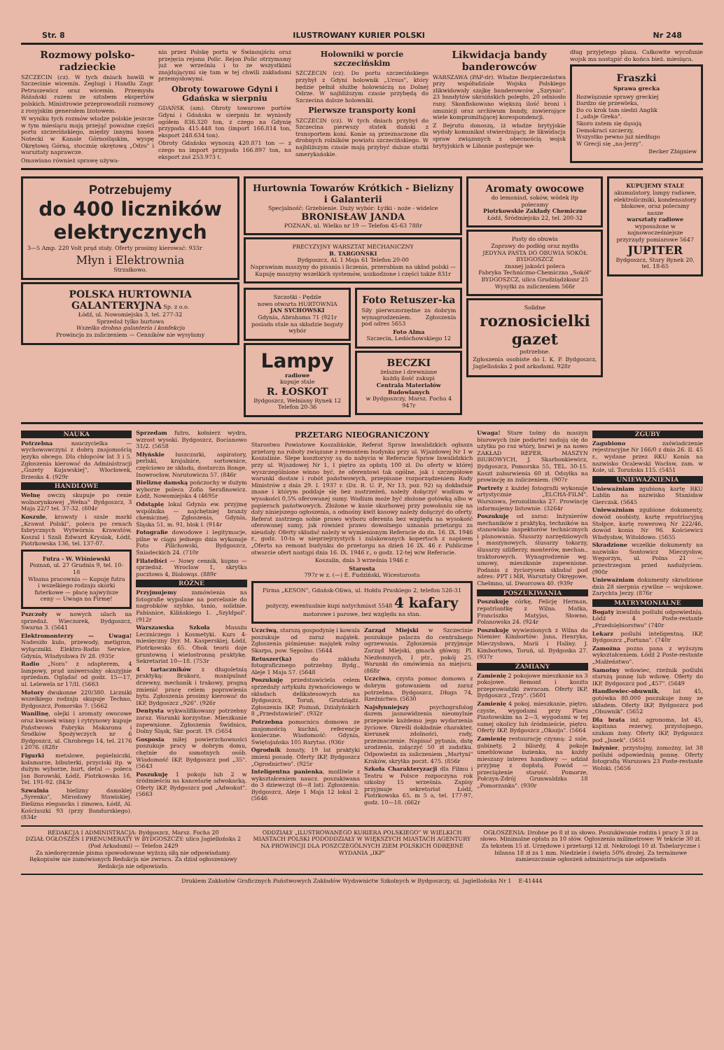Str. 8 ILUSTROWANY KURIER POLSKI Nr 248
Rozmowy polsko-radzieckie
SZCZECIN (cz). W tych dniach bawili w Szczecinie wicemin. Żeglugi i Handlu Zagr. Petruszewicz oraz wicemin. Przemysłu Różański razem ze sztabem ekspertów polskich. Ministrowie przeprowadzili rozmowy z rosyjskim generałem Izotowem.
W wyniku tych rozmów władze polskie jeszcze w tym miesiącu mają przejąć poważne części portu szczecińskiego, między innymi basen Notecki w Kanale Górnośląskim, wyspę Okrętową Górną, stocznię okrętową „Odra" i warsztaty naprawcze.
Omawiano również sprawę używa-
nia przez Polskę portu w Świnoujściu oraz przejęcia rejonu Polic. Rejon Polic otrzymamy już we wrześniu i to ze wszystkimi znajdującymi się tam w tej chwili zakładami przemysłowymi.
Obroty towarowe Gdyni i Gdańska w sierpniu
GDAŃSK (am). Obroty towarowe portów Gdyni i Gdańska w sierpniu br. wyniosły ogółem 836.320 ton, z czego na Gdynię przypada 415.448 ton (import 166.814 ton, eksport 248.634 ton).
Obroty Gdańska wynoszą 420.871 ton — z czego na import przypada 166.897 ton, na eksport zaś 253.973 t.
Holowniki w porcie szczecińskim
SZCZECIN (cz). Do portu szczecińskiego przybył z Gdyni holownik „Ursus", który będzie pełnił służbę holowniczą na Dolnej Odrze. W najbliższym czasie przybędą do Szczecina dalsze holowniki.
Pierwsze transporty koni
SZCZECIN (cz). W tych dniach przybył do Szczecina pierwszy statek duński z transportem koni. Konie są przeznaczone dla drobnych rolników powiatu szczecińskiego. W najbliższym czasie mają przybyć dalsze statki amerykańskie.
Likwidacja bandy banderowców
WARSZAWA (PAP-dr). Władze Bezpieczeństwa przy współudziale Wojska Polskiego zlikwidowały szajkę banderowców „Szrynio". 23 bandytów ukraińskich poległo, 20 odniosło rany. Skonfiskowano większą ilość broni i amunicji oraz archiwum bandy, zawierające wiele kompromitującej korespondencji.
Z Bejrutu donoszą, iż władze brytyjskie wydały komunikat stwierdzający, że likwidacja spraw związanych z obecnością wojsk brytyjskich w Libanie postępuje we-
dług przyjętego planu. Całkowite wycofanie wojsk ma nastąpić do końca bież. miesiąca.
Fraszki
Sprawa grecka
Rozwiązanie sprawy greckiej
Bardzo się przewleka,
Bo co krok tam siedzi Anglik
I „udaje Greka".
Skoro zatem się dąsają
Demokraci szczerzy,
Wszystko pewno już niedługo
W Grecji się „na-Jerzy".
Becker Zbigniew
Potrzebujemy
do 400 liczników elektrycznych
3—5 Amp. 220 Volt prąd stały. Oferty prosimy kierować: 933r
Młyn i Elektrownia
Strzałkowo.
POLSKA HURTOWNIA GALANTERYJNA Sp. z o.o.
Łódź, ul. Nowomiejska 3, tel. 277-32
Sprzedaż tylko hurtowa
Wszelka drobna galanteria i konfekcja
Prowincja za zaliczeniem — Cenników nie wysyłamy
Hurtownia Towarów Krótkich - Bielizny i Galanterii
Specjalność: Grzebienie. Duży wybór: Łyżki - noże - widelce
BRONISŁAW JANDA
POZNAŃ, ul. Wielka nr 19 — Telefon 45-63 788r
PRECYZYJNY WARSZTAT MECHANICZNY
B. TARGOŃSKI
Bydgoszcz, Al. 1 Maja 61 Telefon 20-00
Naprawiam maszyny do pisania i liczenia, przerabiam na układ polski — Kupuję maszyny wszelkich systemów, uszkodzone i części także 831r
Szczotki - Pędzle
nowo otwarta HURTOWNIA
JAN SYCHOWSKI
Gdynia, Abrahama 71 (921r
posiada stale na składzie bogaty wybór
Lampy
radiowe
kupuje stale
R. ŁOSKOT
Bydgoszcz, Wełniany Rynek 12
Telefon 20-36
Foto Retuszer-ka
Siły pierwszorzędne za dobrym wynagrodzeniem. Zgłoszenia pod adres 5653
Foto Alma
Szczecin, Ledóchowskiego 12
BECZKI
żelazne i drewniane
każdą ilość zakupi
Centrala Materiałów Budowlanych
w Bydgoszczy, Marsz. Focha 4 947r
Aromaty owocowe
do lemoniad, soków, wódek itp
polecamy
Piotrkowskie Zakłady Chemiczne
Łódź, Śródmiejska 22, tel. 200-32
Pasty do obuwia
Zaprawy do podłóg oraz mydła
JEDYNA PASTA DO OBUWIA SOKÓŁ BYDGOSZCZ
znanej jakości poleca
Fabryka Techniczno-Chemiczna „Sokół"
BYDGOSZCZ, ulica Grudziądzkanr 25
Wysyłki za zaliczeniem 566r
Solidne
roznosicielki gazet
potrzebne.
Zgłoszenia osobiste do I. K. P. Bydgoszcz, Jagiellońska 2 pod arkadami. 928r
KUPUJEMY STALE
akumulatory, lampy radiowe, elektroliczniki, kondensatory blokowe, oraz polecamy nasze
warsztaty radiowe
wyposażone w najnowocześniejsze przyrządy pomiarowe 5647
JUPITER
Bydgoszcz, Stary Rynek 20, tel. 18-65
NAUKA
Potrzebna nauczycielka — wychowawczyni z dobrą znajomością języka obcego. Dla chłopców lat 3 i 5. Zgłoszenia kierować do Administracji „Gazety Kujawskiej", Włocławek, Brzeska 4. (929r
HANDLOWE
Wełnę owczą skupuje po cenie wolnorynkowej „Wełna" Bydgoszcz, 3 Maja 22/7 tel. 37-32. (604r
Koszule, krawaty i szale marki „Krawat Polski", poleca po cenach fabrycznych Wytwórnia Krawatów, Koszul i Szali Edward Krysiak, Łódź, Piotrkowska 136, tel. 137-07.
Futra - W. Wiśniewski
Poznań, ul. 27 Grudnia 9, tel. 10-18
Własna pracownia — Kupuję futra i wszelkiego rodzaju skórki futerkowe — płacę najwyższe ceny — Uwaga na Firmę!
Pszczoły w nowych ulach na sprzedaż. Wieczorek, Bydgoszcz, Swarna 3. (5641
Elektromonterzy — Uwaga! Nadeszło kulo, przewody, metigron, wyłączniki. Elektro-Radio Serwice, Gdynia, Władysława IV 28. (935r
Radio „Nora" z adapterem, 4 lampowy, prąd uniwersalny okazyjnie sprzedam. Oglądać od godz. 15—17, ul. Lelewela nr 17/II. (5663
Motory dwukonne 220/380. Liczniki wszelkiego rodzaju skupuje Techno, Bydgoszcz, Pomorska 7. (5662
Wanilinę, olejki i aromaty owocowe oraz kwasek winny i cytrynowy kupuje Państwowa Fabryka Makaronu i Środków Spożywczych nr 6 Bydgoszcz, ul. Chrobrego 14, tel. 2176 i 2076. (828r
Figurki metalowe, popielniczki, kałamarze, bibuterki, przyciski itp. w dużym wyborze, hurt, detal — poleca Jan Borowski, Łódź, Piotrkowska 16, Tel. 191-92. (843r
Szwalnia bielizny damskiej „Syrenka", Mirosławy Stawiskiej. Bielizna elegancka i zimowa, Łódź, Al. Kościuszki 93 (przy Bandurskiego). (834r
Sprzedam futro, kołnierz wydra, wzrost wysoki. Bydgoszcz, Bocianowo 31/2. (5658
Młyńskie łuszczarki, aspiratory, perlaki, krajalnice, sortownice, częściowo ze składu, dostarcza Ronge, Inowrocław, Narutowicza 57. (846r
Bieliznę damską pończochy w dużym wyborze poleca Zofia Serafinowicz. Łódź, Nowomiejska 4 (4695r
Odstąpię lokal Gdynia ew. przyjmę wspólnika — najchętniej branży chemicznej. Zgłoszenia, Gdynia, Śląska 51, m. 91, blok I. (914r
Fotografie dowodowe i legitymacje, pilne w ciągu jednego dnia wykonuje Foto Pilichowski, Bydgoszcz, Śniadeckich 24. (710r
Filateliści — Nowy cennik, kupno — sprzedaż. Wrocław 1, skrytka pocztowa 4, Białowąs. (889r
RÓŻNE
Przyjmujemy zamówienia na fotografie wypalane na porcelanie do nagrobków szybko, tanio, solidnie. Pabianice, Kilińskiego 1. „Szyldpol". (912r
Warszawska Szkoła Masażu Leczniczego i Kosmetyki. Kurs 4-miesięczny Dyr. M. Kasperskiej, Łódź, Piotrkowska 65. Obok teorii daje gruntowną i wielostronną praktykę. Sekretariat 10—18. (753r
4 tartaczników z długoletnią praktyką: Brakarz, manipulant drzewny, mechanik i trakowy, pragną zmienić pracę celem poprawienia bytu. Zgłoszenia prosimy kierować do IKP, Bydgoszcz „926". (926r
Dentysta wykwalifikowany potrzebny zaraz. Warunki korzystne. Mieszkanie zapewnione. Zgłoszenia Świdnica, Dolny Śląsk, Skr. poczt. 19. (5654
Gosposia miłej powierzchowności poszukuje pracy w dobrym domu, chętnie do samotnych osób. Wiadomość IKP, Bydgoszcz pod „35". (5643
Poszukuję 1 pokoju lub 2 w śródmieściu na kancelarię adwokacką. Oferty IKP, Bydgoszcz pod „Adwokat". (5663
PRZETARG NIEOGRANICZONY
Starostwo Powiatowe Koszalińskie, Referat Spraw Inwalidzkich ogłasza przetarg na roboty związane z remontem budynku przy ul. Wjazdowej Nr 1 w Koszalinie. Ślepe kosztorysy są do nabycia w Referacie Spraw Inwalidzkich przy ul. Wjazdowej Nr 1, I piętro za opłatą 100 zł. Do oferty w której wyszczególnione winno być, że oferentowi tak ogólne, jak i szczegółowe warunki dostaw i robót państwowych, przepisane rozporządzeniem Rady Ministrów z dnia 29. I. 1937 r. (Dz. R. U. P., Nr 13, poz. 92) są dokładnie znane i którym poddaje się bez zastrzeżeń, należy dołączyć wadium w wysokości 0,5% oferowanej sumy. Wadium może być złożone gotówką albo w papierach państwowych. Złożone w kasie skarbowej przy powołaniu się na daty niniejszego ogłoszenia, a odnośny kwit kasowy należy dołączyć do oferty. Referat zastrzega sobie prawo wyboru oferenta bez względu na wysokość oferowanej sumy, jak również prawo dowolnego uznania przetargu za nieudały. Oferty składać należy w wymienionym Referacie do dn. 16. IX. 1946 r., godz. 10-ta w nieprzejrzystych i zalakowanych kopertach z napisem „Oferta na remont budynku do przetargu na dzień 16 IX. 46 r. Publiczne otwarcie ofert nastąpi dnia 16. IX. 1946 r., o godz. 12-tej w/w Referacie.
Koszalin, dnia 3 września 1946 r.
Starosta
797r w z. (—) E. Fudziński, Wicestarosta
Firma „KESON", Gdańsk-Oliwa, ul. Hołdu Pruskiego 2, telefon 526-31
pożyczy, ewentualnie kupi natychmiast 5548 4 kafary
motorowe i parowe, bez względu na stan.
Uczciwą, starszą gospodynię i kowala poszukuje od zaraz majątek. Zgłoszenia piśmienne: majątek rolny Skarpa, pow. Sępolno. (5644
Retuszer(ka) do zakładu fotograficznego potrzebny. Bydg., Aleje 1 Maja 57. (5648
Poszukuję przedstawiciela celem sprzedaży artykułu żywnościowego w składach delikatesowych na Bydgoszcz, Toruń, Grudziądz. Zgłoszenia IKP, Poznań, Działyńskich 8 „Przedstawiciel". (932r
Potrzebna pomocnica domowa ze znajomością kuchni, referencje konieczne. Wiadomość: Gdynia, Świętojańska 105 Rarytas. (936r
Ogrodnik żonaty, 19 lat praktyki zmieni posadę. Oferty IKP, Bydgoszcz „Ogrodnictwo". (925r
Inteligentna panienka, możliwie z wykształceniem naucz. poszukiwana do 3 dziewcząt (6—8 lat). Zgłoszenia: Bydgoszcz, Aleje 1 Maja 12 lokal 2. (5646
Zarząd Miejski w Szczecinie poszukuje palacza do centralnego ogrzewania. Zgłoszenia przyjmuje Zarząd Miejski, gmach główny, Pl. Niezłomnych, I ptr., pokój 25. Warunki do omówienia na miejscu. (868r
Uczciwa, czysta pomoc domowa z dobrym gotowaniem od zaraz potrzebna. Bydgoszcz, Długa 74, Rzeźnictwo. (5630
Najsłynniejszy psychografolog darem jasnowidzenia nieomylnie przepowie każdemu jego wydarzenia życiowe. Określi dokładnie charakter, kierunek zdolności, rady, przeznaczenie. Napisać pytania, datę urodzenia, załączyć 50 zł zadatku. Odpowiedzi za zaliczeniem „Martyni" Kraków, skrytka poczt. 475. (856r
Szkoła Charakteryzacji dla Filmu i Teatru w Polsce rozpoczyna rok szkolny 15 września. Zapisy przyjmuje sekretariat Łódź, Piotrkowska 65, m 5 a, tel. 177-97, godz. 10—18. (662r
Uwaga! Stare taśmy do maszyn biurowych (nie podarte) nadają się do użytku po raz wtóry, barwi je na nowo ZAKŁAD REPER. MASZYN BIUROWYCH, J. Skarbonkiewicz, Bydgoszcz, Pomorska 55, TEL. 30-15. Koszt zabarwienia 60 zł. Odsyłka na prowincję za zaliczeniem. (907r
Portrety z każdej fotografii wykonuje artystycznie „ELCHA-FILM", Warszawa, Jerozolimska 27. Prowincję informujemy listownie. (3264r
Poszukuję od zaraz: Inżynierów mechaników z praktyką, techników na stanowisko inspektorów technicznych i planowania. Ślusarzy narzędziowych i maszynowych, ślusarzy tokarzy, ślusarzy szlifierzy, monterów, mechan., traktorowych. Wynagrodzenie wg. umowy, mieszkanie zapewnione. Podania z życiorysem składać pod adres: PPT i MR, Warsztaty Okręgowe, Chełmno, ul. Dworcowa 40. (939r
POSZUKIWANIA
Poszukuję córkę, Felicję Herman, repatriantkę z Wilna. Matka, Franciszka Matyjas, Sławno, Polanowska 24. (924r
Poszukuję wywiezionych z Wilna do Niemiec Kimbortów: Jana, Henryka, Mieczysława, Marii i Haliny. J. Kimbortowa, Toruń, ul. Bydgoska 27. (937r
ZAMIANY
Zamienię 2 pokojowe mieszkanie na 3 pokojowe. Remont i koszta przeprowadzki zwracam. Oferty IKP, Bydgoszcz „Trzy". (5601
Zamienię 4 pokoj. mieszkanie, piętro, czyste, wygodami przy Placu Piastowskim na 2—3, wygodami w tej samej okolicy lub śródmieście, piętro. Oferty IKP, Bydgoszcz „Okazja". (5664
Zamienię restaurację czynną: 2 sale, gabinety, 2 bilardy, 4 pokoje umeblowane łazienka, na każdy mieszany interes handlowy — udział przyjmę z dopłatą. Powód — przeciążenie starość. Pomorze, Połczyn-Zdrój Grunwaldzka 18 „Pomorzanka". (930r
ZGUBY
Zagubiono zaświadczenie rejestracyjne Nr 166/0 z dnia 26. II. 45 r., wydane przez RKU Konin na nazwisko Ocalewski Wacław, zam. w Kole, ul. Toruńska 115. (5451
UNIEWAŻNIENIA
Unieważniam zgubioną kartę RKU Lublin na nazwisko Stanisław Gierczak. (5645
Unieważniam zgubione dokumenty, dowód osobisty, kartę repatriacyjną Stołpce, kartę rowerową Nr 222/46, dowód konia Nr 96. Kościewicz Władysław, Witoldowo. (5655
Skradzione wszelkie dokumenty na nazwisko Sontowicz Mieczysław, Węgorzyn, ul. Polna 21 — przestrzegam przed nadużyciem. (900r
Unieważniam dokumenty skradzione dnia 28 sierpnia cywilne — wojskowe. Zarychta Jerzy. (876r
MATRYMONIALNE
Bogaty inwalida poślubi odpowiednią. Łódź 4 Poste-restante „Przedsiębiorstwo" (740r
Lekarz poślubi inteligentną. IKP, Bydgoszcz „Fortuna". (740r
Zamożna pozna pana z wyższym wykształceniem. Łódź 2 Poste-restante „Małżeństwo".
Samotny wdowiec, rzeźnik poślubi starszą pannę lub wdowę. Oferty do IKP, Bydgoszcz pod „457". (5649
Handlowiec-obuwnik, lat 45, gotówka 80.000 poszukuje żony ze składem. Oferty IKP, Bydgoszcz pod „Obuwnik". (5652
Dla brata inż. agronoma, lat 45, kapitana rezerwy, przystojnego, szukam żony. Oferty IKP, Bydgoszcz pod „Janek". (5651
Inżynier, przystojny, zamożny, lat 38 poślubi odpowiednią pannę. Oferty fotografią Warszawa 23 Poste-restante Wolski. (5656
REDAKCJA I ADMINISTRACJA: Bydgoszcz, Marsz. Focha 20
DZIAŁ OGŁOSZEŃ I PRENUMERATY W BYDGOSZCZY: ulica Jagiellońska 2 (Pod Arkadami) — Telefon 2429
Za niedoręczenie pisma spowodowane wyższą siłą nie odpowiadamy. Rękopisów nie zamówionych Redakcja nie zwraca. Za dział ogłoszeniowy Redakcja nie odpowiada.
ODDZIAŁY „ILUSTROWANEGO KURIERA POLSKIEGO" W WIELKICH MIASTACH POLSKI PODODDZIAŁY W WIĘKSZYCH MIASTACH AGENTURY NA PROWINCJI DLA POSZCZEGÓLNYCH ZIEM POLSKICH ODRĘBNE WYDANIA „IKP"
OGŁOSZENIA: Drobne po 8 zł za słowo. Poszukiwanie rodzin i pracy 3 zł za słowo. Minimalne opłata za 10 słów. Ogłoszenia milimetrowe: W tekście 30 zł. Za tekstem 15 zł. Urzędowe i przetargi 12 zł. Nekrologi 10 zł. Tabelaryczne i bilansa 18 zł za 1 mm. Niedziele i święta 50% drożej. Za terminowe zamieszczanie ogłoszeń administracja nie odpowiada
Drukiem Zakładów Graficznych Państwowych Zakładów Wydawnictw Szkolnych w Bydgoszczy, ul. Jagiellońska Nr 1 E-41444